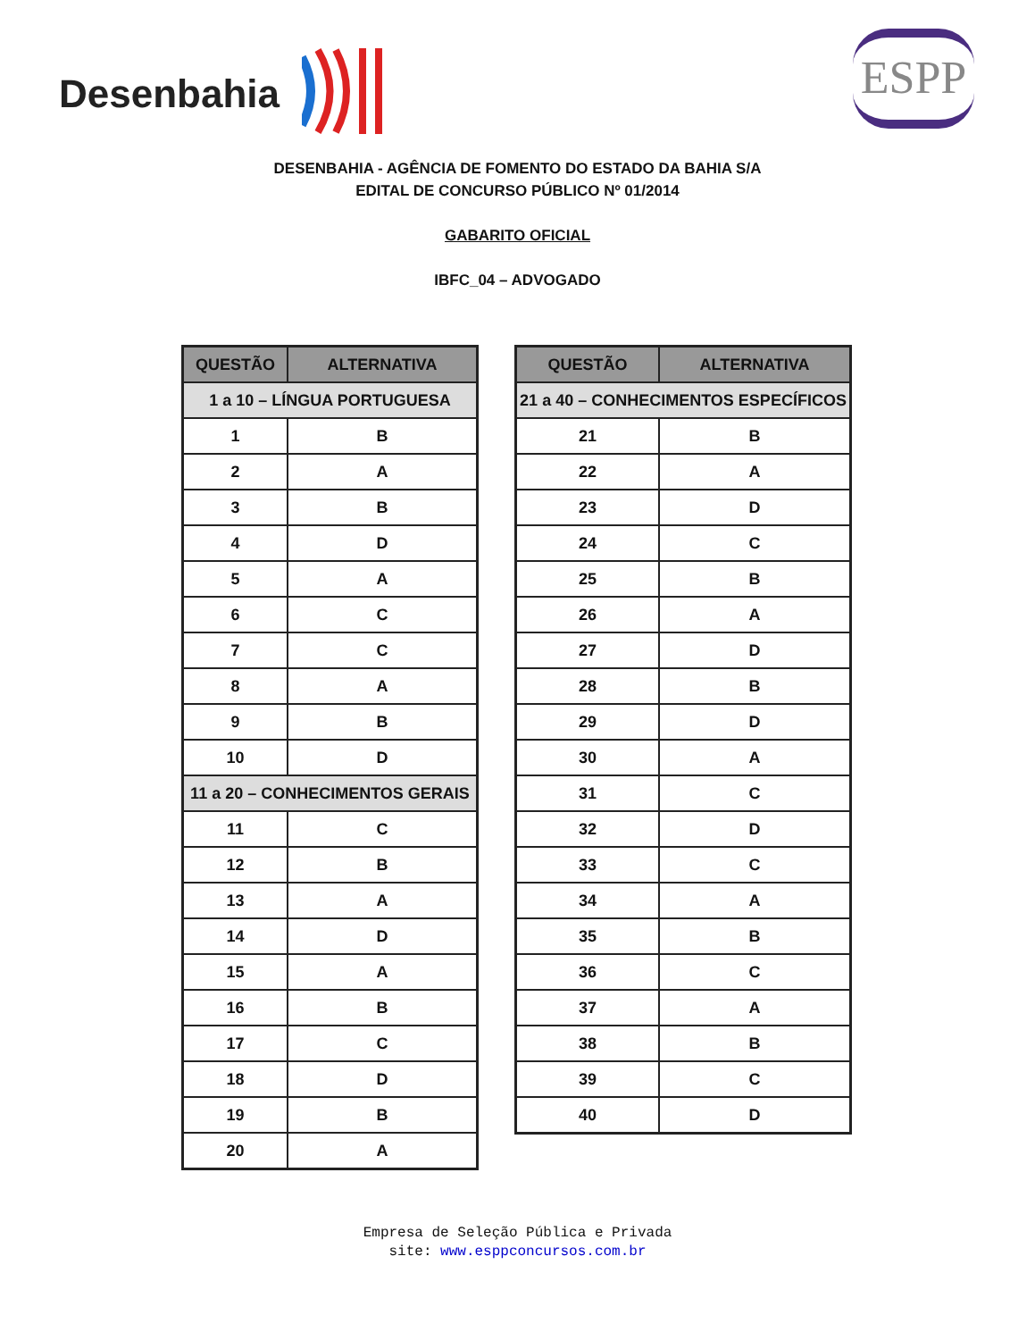Desenbahia
ESPP
DESENBAHIA - AGÊNCIA DE FOMENTO DO ESTADO DA BAHIA S/A
EDITAL DE CONCURSO PÚBLICO Nº 01/2014
GABARITO OFICIAL
IBFC_04 – ADVOGADO
| QUESTÃO | ALTERNATIVA |
| --- | --- |
| 1 a 10 – LÍNGUA PORTUGUESA | |
| 1 | B |
| 2 | A |
| 3 | B |
| 4 | D |
| 5 | A |
| 6 | C |
| 7 | C |
| 8 | A |
| 9 | B |
| 10 | D |
| 11 a 20 – CONHECIMENTOS GERAIS | |
| 11 | C |
| 12 | B |
| 13 | A |
| 14 | D |
| 15 | A |
| 16 | B |
| 17 | C |
| 18 | D |
| 19 | B |
| 20 | A |
| QUESTÃO | ALTERNATIVA |
| --- | --- |
| 21 a 40 – CONHECIMENTOS ESPECÍFICOS | |
| 21 | B |
| 22 | A |
| 23 | D |
| 24 | C |
| 25 | B |
| 26 | A |
| 27 | D |
| 28 | B |
| 29 | D |
| 30 | A |
| 31 | C |
| 32 | D |
| 33 | C |
| 34 | A |
| 35 | B |
| 36 | C |
| 37 | A |
| 38 | B |
| 39 | C |
| 40 | D |
Empresa de Seleção Pública e Privada
site: www.esppconcursos.com.br